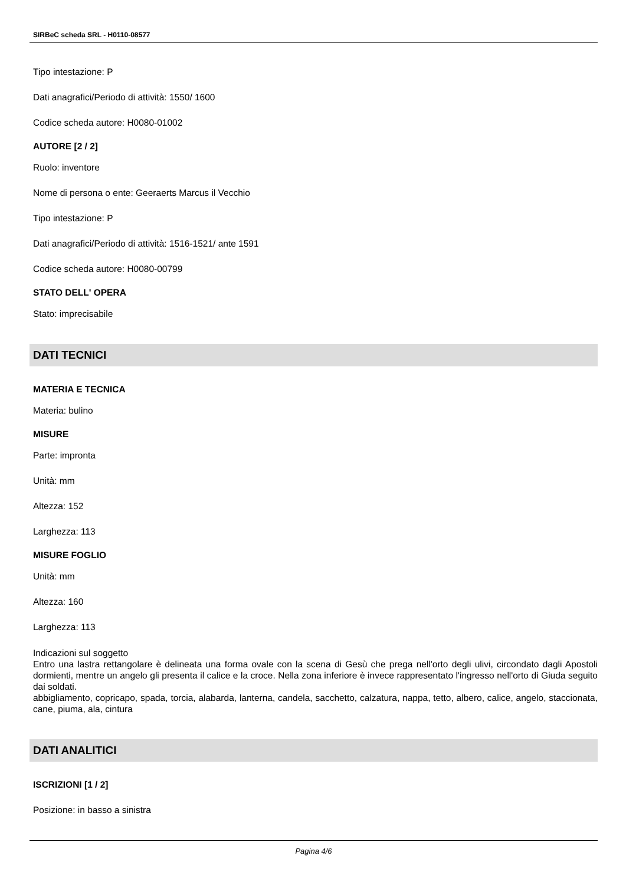SIRBeC scheda SRL - H0110-08577
Tipo intestazione: P
Dati anagrafici/Periodo di attività: 1550/ 1600
Codice scheda autore: H0080-01002
AUTORE [2 / 2]
Ruolo: inventore
Nome di persona o ente: Geeraerts Marcus il Vecchio
Tipo intestazione: P
Dati anagrafici/Periodo di attività: 1516-1521/ ante 1591
Codice scheda autore: H0080-00799
STATO DELL' OPERA
Stato: imprecisabile
DATI TECNICI
MATERIA E TECNICA
Materia: bulino
MISURE
Parte: impronta
Unità: mm
Altezza: 152
Larghezza: 113
MISURE FOGLIO
Unità: mm
Altezza: 160
Larghezza: 113
Indicazioni sul soggetto
Entro una lastra rettangolare è delineata una forma ovale con la scena di Gesù che prega nell'orto degli ulivi, circondato dagli Apostoli dormienti, mentre un angelo gli presenta il calice e la croce. Nella zona inferiore è invece rappresentato l'ingresso nell'orto di Giuda seguito dai soldati.
abbigliamento, copricapo, spada, torcia, alabarda, lanterna, candela, sacchetto, calzatura, nappa, tetto, albero, calice, angelo, staccionata, cane, piuma, ala, cintura
DATI ANALITICI
ISCRIZIONI [1 / 2]
Posizione: in basso a sinistra
Pagina 4/6